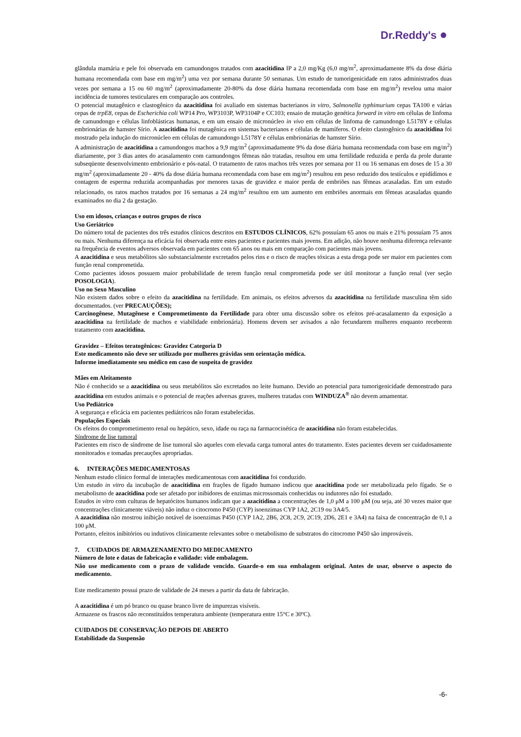Dr.Reddy's ●
glândula mamária e pele foi observada em camundongos tratados com azacitidina IP a 2,0 mg/Kg (6,0 mg/m<sup>2</sup>, aproximadamente 8% da dose diária humana recomendada com base em mg/m<sup>2</sup>) uma vez por semana durante 50 semanas. Um estudo de tumorigenicidade em ratos administrados duas vezes por semana a 15 ou 60 mg/m<sup>2</sup> (aproximadamente 20-80% da dose diária humana recomendada com base em mg/m<sup>2</sup>) revelou uma maior incidência de tumores testiculares em comparação aos controles.
O potencial mutagênico e clastogênico da azacitidina foi avaliado em sistemas bacterianos in vitro, Salmonella typhimurium cepas TA100 e várias cepas de trpE8, cepas de Escherichia coli WP14 Pro, WP3103P, WP3104P e CC103; ensaio de mutação genética forward in vitro em células de linfoma de camundongo e células linfoblásticas humanas, e em um ensaio de micronúcleo in vivo em células de linfoma de camundongo L5178Y e células embrionárias de hamster Sírio. A azacitidina foi mutagênica em sistemas bacterianos e células de mamíferos. O efeito clastogênico da azacitidina foi mostrado pela indução do micronúcleo em células de camundongo L5178Y e células embrionárias de hamster Sírio.
A administração de azacitidina a camundongos machos a 9,9 mg/m<sup>2</sup> (aproximadamente 9% da dose diária humana recomendada com base em mg/m<sup>2</sup>) diariamente, por 3 dias antes do acasalamento com camundongos fêmeas não tratadas, resultou em uma fertilidade reduzida e perda da prole durante subseqüente desenvolvimento embrionário e pós-natal. O tratamento de ratos machos três vezes por semana por 11 ou 16 semanas em doses de 15 a 30 mg/m<sup>2</sup> (aproximadamente 20 - 40% da dose diária humana recomendada com base em mg/m<sup>2</sup>) resultou em peso reduzido dos testículos e epidídimos e contagem de esperma reduzida acompanhadas por menores taxas de gravidez e maior perda de embriões nas fêmeas acasaladas. Em um estudo relacionado, os ratos machos tratados por 16 semanas a 24 mg/m<sup>2</sup> resultou em um aumento em embriões anormais em fêmeas acasaladas quando examinados no dia 2 da gestação.
Uso em idosos, crianças e outros grupos de risco
Uso Geriátrico
Do número total de pacientes dos três estudos clínicos descritos em ESTUDOS CLÍNICOS, 62% possuíam 65 anos ou mais e 21% possuíam 75 anos ou mais. Nenhuma diferença na eficácia foi observada entre estes pacientes e pacientes mais jovens. Em adição, não houve nenhuma diferença relevante na frequência de eventos adversos observada em pacientes com 65 anos ou mais em comparação com pacientes mais jovens.
A azacitidina e seus metabólitos são substancialmente excretados pelos rins e o risco de reações tóxicas a esta droga pode ser maior em pacientes com função renal comprometida.
Como pacientes idosos possuem maior probabilidade de terem função renal comprometida pode ser útil monitorar a função renal (ver seção POSOLOGIA).
Uso no Sexo Masculino
Não existem dados sobre o efeito da azacitidina na fertilidade. Em animais, os efeitos adversos da azacitidina na fertilidade masculina têm sido documentados. (ver PRECAUÇÕES);
Carcinogênese, Mutagênese e Comprometimento da Fertilidade para obter uma discussão sobre os efeitos pré-acasalamento da exposição a azacitidina na fertilidade de machos e viabilidade embrionária). Homens devem ser avisados a não fecundarem mulheres enquanto receberem tratamento com azacitidina.
Gravidez – Efeitos teratogênicos: Gravidez Categoria D
Este medicamento não deve ser utilizado por mulheres grávidas sem orientação médica.
Informe imediatamente seu médico em caso de suspeita de gravidez
Mães em Aleitamento
Não é conhecido se a azacitidina ou seus metabólitos são excretados no leite humano. Devido ao potencial para tumorigenicidade demonstrado para azacitidina em estudos animais e o potencial de reações adversas graves, mulheres tratadas com WINDUZA<sup>®</sup> não devem amamentar.
Uso Pediátrico
A segurança e eficácia em pacientes pediátricos não foram estabelecidas.
Populações Especiais
Os efeitos do comprometimento renal ou hepático, sexo, idade ou raça na farmacocinética de azacitidina não foram estabelecidas.
Síndrome de lise tumoral
Pacientes em risco de síndrome de lise tumoral são aqueles com elevada carga tumoral antes do tratamento. Estes pacientes devem ser cuidadosamente monitorados e tomadas precauções apropriadas.
6. INTERAÇÕES MEDICAMENTOSAS
Nenhum estudo clínico formal de interações medicamentosas com azacitidina foi conduzido.
Um estudo in vitro da incubação de azacitidina em frações de fígado humano indicou que azacitidina pode ser metabolizada pelo fígado. Se o metabolismo de azacitidina pode ser afetado por inibidores de enzimas microssomais conhecidas ou indutores não foi estudado.
Estudos in vitro com culturas de hepatócitos humanos indicam que a azacitidina a concentrações de 1,0 μM a 100 μM (ou seja, até 30 vezes maior que concentrações clinicamente viáveis) não induz o citocromo P450 (CYP) isoenzimas CYP 1A2, 2C19 ou 3A4/5.
A azacitidina não mostrou inibição notável de isoenzimas P450 (CYP 1A2, 2B6, 2C8, 2C9, 2C19, 2D6, 2E1 e 3A4) na faixa de concentração de 0,1 a 100 μM.
Portanto, efeitos inibitórios ou indutivos clinicamente relevantes sobre o metabolismo de substratos do citocromo P450 são improváveis.
7. CUIDADOS DE ARMAZENAMENTO DO MEDICAMENTO
Número de lote e datas de fabricação e validade: vide embalagem.
Não use medicamento com o prazo de validade vencido. Guarde-o em sua embalagem original. Antes de usar, observe o aspecto do medicamento.
Este medicamento possui prazo de validade de 24 meses a partir da data de fabricação.
A azacitidina é um pó branco ou quase branco livre de impurezas visíveis.
Armazene os frascos não reconstituídos temperatura ambiente (temperatura entre 15°C e 30ºC).
CUIDADOS DE CONSERVAÇÃO DEPOIS DE ABERTO
Estabilidade da Suspensão
-6-